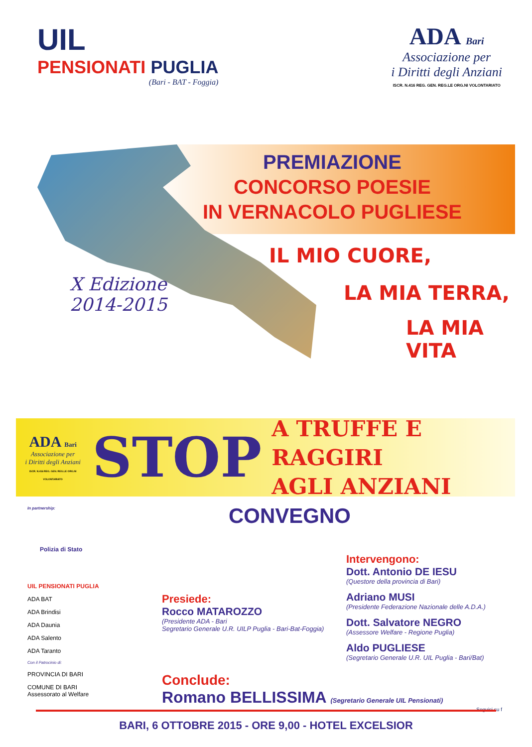UIL
PENSIONATI PUGLIA
(Bari - BAT - Foggia)
ADA Bari
Associazione per
i Diritti degli Anziani
ISCR. N.416 REG. GEN. REG.LE ORG.NI VOLONTARIATO
PREMIAZIONE
CONCORSO POESIE
IN VERNACOLO PUGLIESE
IL MIO CUORE,
LA MIA TERRA,
LA MIA VITA
X Edizione
2014-2015
ADA Bari
Associazione per
i Diritti degli Anziani
ISCR. N.416 REG. GEN. REG.LE ORG.NI VOLONTARIATO
STOP
A TRUFFE E RAGGIRI
AGLI ANZIANI
In partnership:
Polizia di Stato
UIL PENSIONATI PUGLIA
ADA BAT
ADA Brindisi
ADA Daunia
ADA Salento
ADA Taranto
Con il Patrocinio di:
PROVINCIA DI BARI
COMUNE DI BARI
Assessorato al Welfare
CONVEGNO
Presiede:
Rocco MATAROZZO
(Presidente ADA - Bari
Segretario Generale U.R. UILP Puglia - Bari-Bat-Foggia)
Intervengono:
Dott. Antonio DE IESU
(Questore della provincia di Bari)
Adriano MUSI
(Presidente Federazione Nazionale delle A.D.A.)
Dott. Salvatore NEGRO
(Assessore Welfare - Regione Puglia)
Aldo PUGLIESE
(Segretario Generale U.R. UIL Puglia - Bari/Bat)
Conclude:
Romano BELLISSIMA (Segretario Generale UIL Pensionati)
Seguici su f
BARI, 6 OTTOBRE 2015 - ORE 9,00 - HOTEL EXCELSIOR